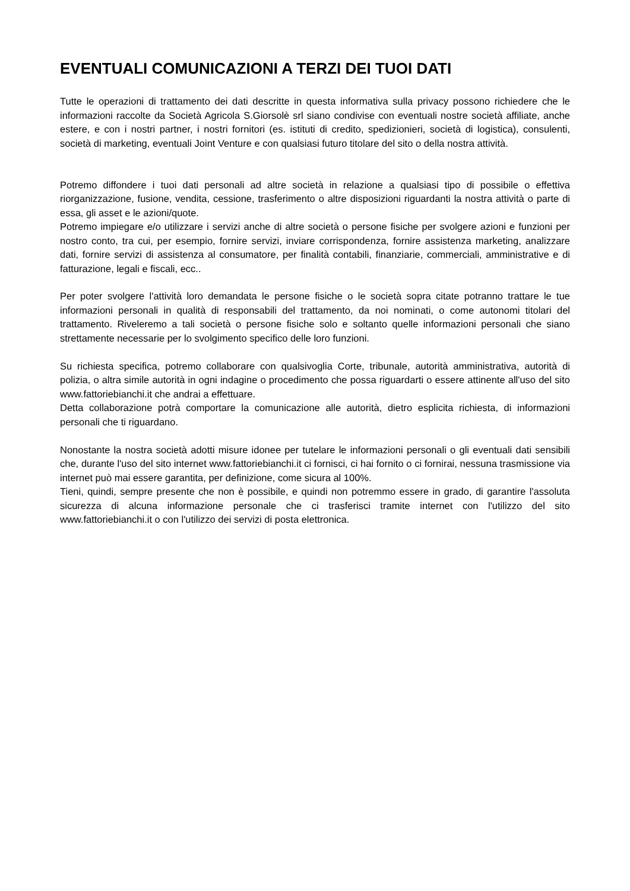EVENTUALI COMUNICAZIONI A TERZI DEI TUOI DATI
Tutte le operazioni di trattamento dei dati descritte in questa informativa sulla privacy possono richiedere che le informazioni raccolte da Società Agricola S.Giorsolè srl siano condivise con eventuali nostre società affiliate, anche estere, e con i nostri partner, i nostri fornitori (es. istituti di credito, spedizionieri, società di logistica), consulenti, società di marketing, eventuali Joint Venture e con qualsiasi futuro titolare del sito o della nostra attività.
Potremo diffondere i tuoi dati personali ad altre società in relazione a qualsiasi tipo di possibile o effettiva riorganizzazione, fusione, vendita, cessione, trasferimento o altre disposizioni riguardanti la nostra attività o parte di essa, gli asset e le azioni/quote.
Potremo impiegare e/o utilizzare i servizi anche di altre società o persone fisiche per svolgere azioni e funzioni per nostro conto, tra cui, per esempio, fornire servizi, inviare corrispondenza, fornire assistenza marketing, analizzare dati, fornire servizi di assistenza al consumatore, per finalità contabili, finanziarie, commerciali, amministrative e di fatturazione, legali e fiscali, ecc..
Per poter svolgere l'attività loro demandata le persone fisiche o le società sopra citate potranno trattare le tue informazioni personali in qualità di responsabili del trattamento, da noi nominati, o come autonomi titolari del trattamento. Riveleremo a tali società o persone fisiche solo e soltanto quelle informazioni personali che siano strettamente necessarie per lo svolgimento specifico delle loro funzioni.
Su richiesta specifica, potremo collaborare con qualsivoglia Corte, tribunale, autorità amministrativa, autorità di polizia, o altra simile autorità in ogni indagine o procedimento che possa riguardarti o essere attinente all'uso del sito www.fattoriebianchi.it che andrai a effettuare.
Detta collaborazione potrà comportare la comunicazione alle autorità, dietro esplicita richiesta, di informazioni personali che ti riguardano.
Nonostante la nostra società adotti misure idonee per tutelare le informazioni personali o gli eventuali dati sensibili che, durante l'uso del sito internet www.fattoriebianchi.it ci fornisci, ci hai fornito o ci fornirai, nessuna trasmissione via internet può mai essere garantita, per definizione, come sicura al 100%.
Tieni, quindi, sempre presente che non è possibile, e quindi non potremmo essere in grado, di garantire l'assoluta sicurezza di alcuna informazione personale che ci trasferisci tramite internet con l'utilizzo del sito www.fattoriebianchi.it o con l'utilizzo dei servizi di posta elettronica.